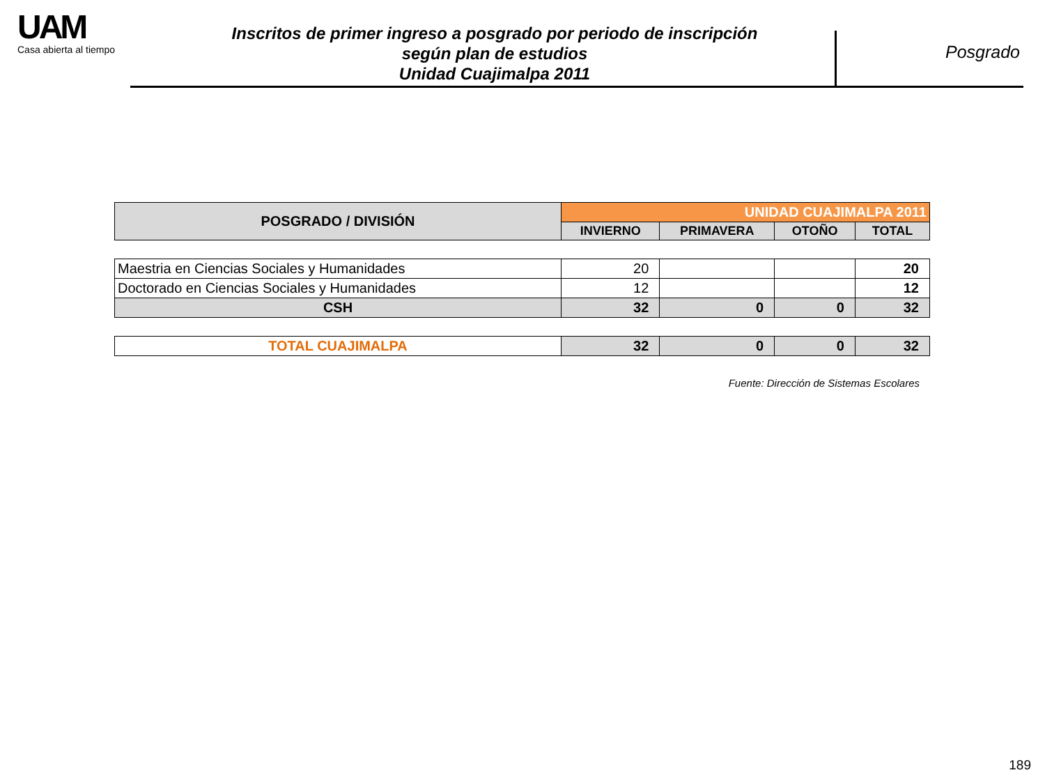UAM
Casa abierta al tiempo
Inscritos de primer ingreso a posgrado por periodo de inscripción
según plan de estudios
Unidad Cuajimalpa 2011
Posgrado
| POSGRADO / DIVISIÓN | UNIDAD CUAJIMALPA 2011 | | | |
| --- | --- | --- | --- | --- |
| | INVIERNO | PRIMAVERA | OTOÑO | TOTAL |
| Maestria en Ciencias Sociales y Humanidades | 20 | | | 20 |
| Doctorado en Ciencias Sociales y Humanidades | 12 | | | 12 |
| CSH | 32 | 0 | 0 | 32 |
| TOTAL CUAJIMALPA | 32 | 0 | 0 | 32 |
Fuente: Dirección de Sistemas Escolares
189